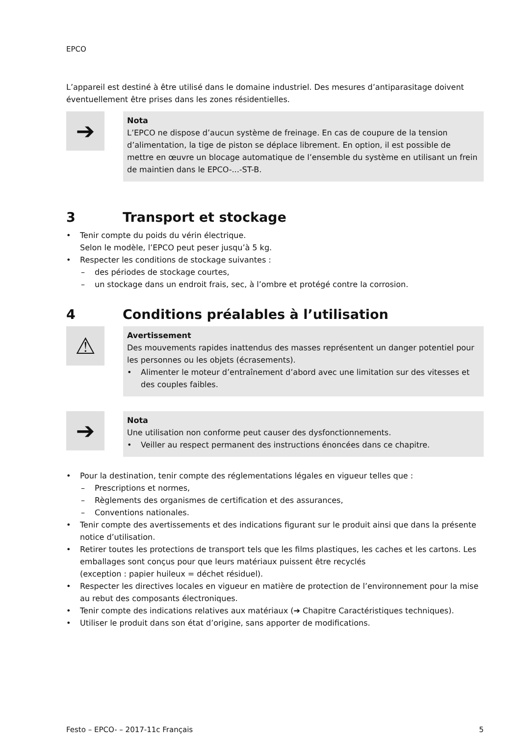EPCO
L’appareil est destiné à être utilisé dans le domaine industriel. Des mesures d’antiparasitage doivent éventuellement être prises dans les zones résidentielles.
➔
Nota
L’EPCO ne dispose d’aucun système de freinage. En cas de coupure de la tension d’alimentation, la tige de piston se déplace librement. En option, il est possible de mettre en œuvre un blocage automatique de l’ensemble du système en utilisant un frein de maintien dans le EPCO-...-ST-B.
3 Transport et stockage
• Tenir compte du poids du vérin électrique.
Selon le modèle, l’EPCO peut peser jusqu’à 5 kg.
• Respecter les conditions de stockage suivantes :
– des périodes de stockage courtes,
– un stockage dans un endroit frais, sec, à l’ombre et protégé contre la corrosion.
4 Conditions préalables à l’utilisation
⚠
Avertissement
Des mouvements rapides inattendus des masses représentent un danger potentiel pour les personnes ou les objets (écrasements).
• Alimenter le moteur d’entraînement d’abord avec une limitation sur des vitesses et des couples faibles.
➔
Nota
Une utilisation non conforme peut causer des dysfonctionnements.
• Veiller au respect permanent des instructions énoncées dans ce chapitre.
• Pour la destination, tenir compte des réglementations légales en vigueur telles que :
– Prescriptions et normes,
– Règlements des organismes de certification et des assurances,
– Conventions nationales.
• Tenir compte des avertissements et des indications figurant sur le produit ainsi que dans la présente notice d’utilisation.
• Retirer toutes les protections de transport tels que les films plastiques, les caches et les cartons. Les emballages sont conçus pour que leurs matériaux puissent être recyclés
(exception : papier huileux = déchet résiduel).
• Respecter les directives locales en vigueur en matière de protection de l’environnement pour la mise au rebut des composants électroniques.
• Tenir compte des indications relatives aux matériaux (➔ Chapitre Caractéristiques techniques).
• Utiliser le produit dans son état d’origine, sans apporter de modifications.
Festo – EPCO- – 2017-11c Français 5